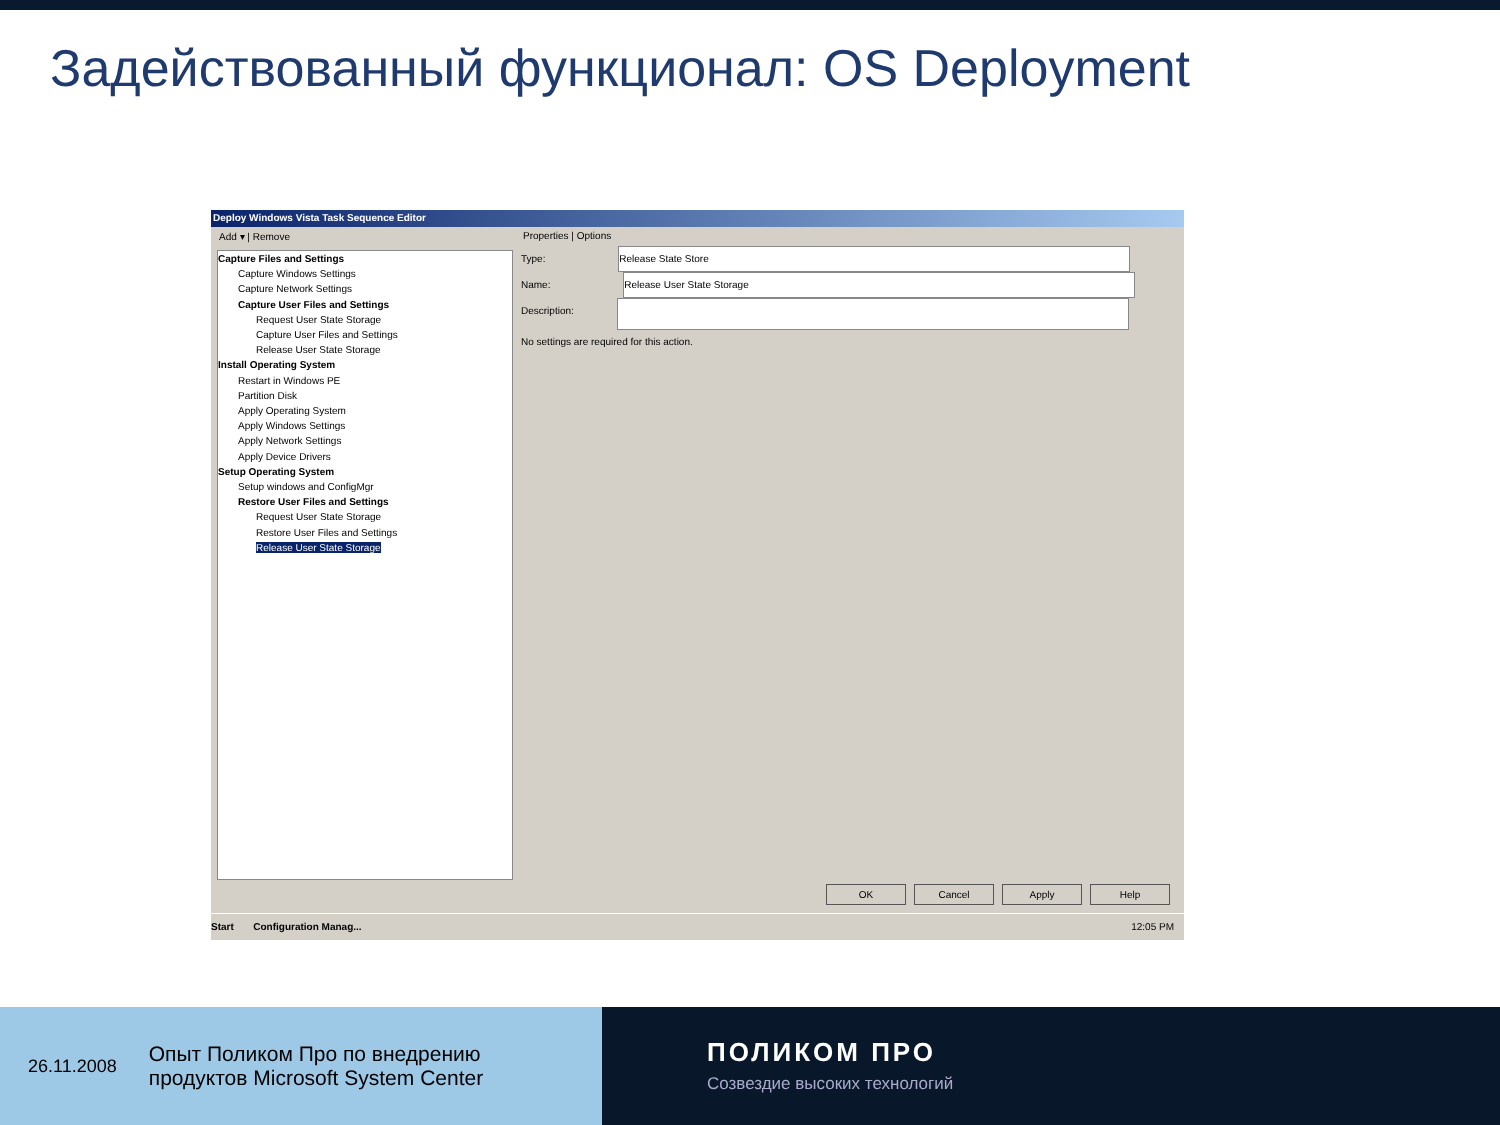Задействованный функционал: OS Deployment
Deploy Windows Vista Task Sequence Editor
Add ▾ | Remove
Capture Files and Settings
Capture Windows Settings
Capture Network Settings
Capture User Files and Settings
Request User State Storage
Capture User Files and Settings
Release User State Storage
Install Operating System
Restart in Windows PE
Partition Disk
Apply Operating System
Apply Windows Settings
Apply Network Settings
Apply Device Drivers
Setup Operating System
Setup windows and ConfigMgr
Restore User Files and Settings
Request User State Storage
Restore User Files and Settings
Release User State Storage
Properties | Options
Type: Release State Store
Name: Release User State Storage
Description:
No settings are required for this action.
OK Cancel Apply Help
Start Configuration Manag... 12:05 PM
26.11.2008 Опыт Поликом Про по внедрению
продуктов Microsoft System Center
ПОЛИКОМ ПРО
Созвездие высоких технологий